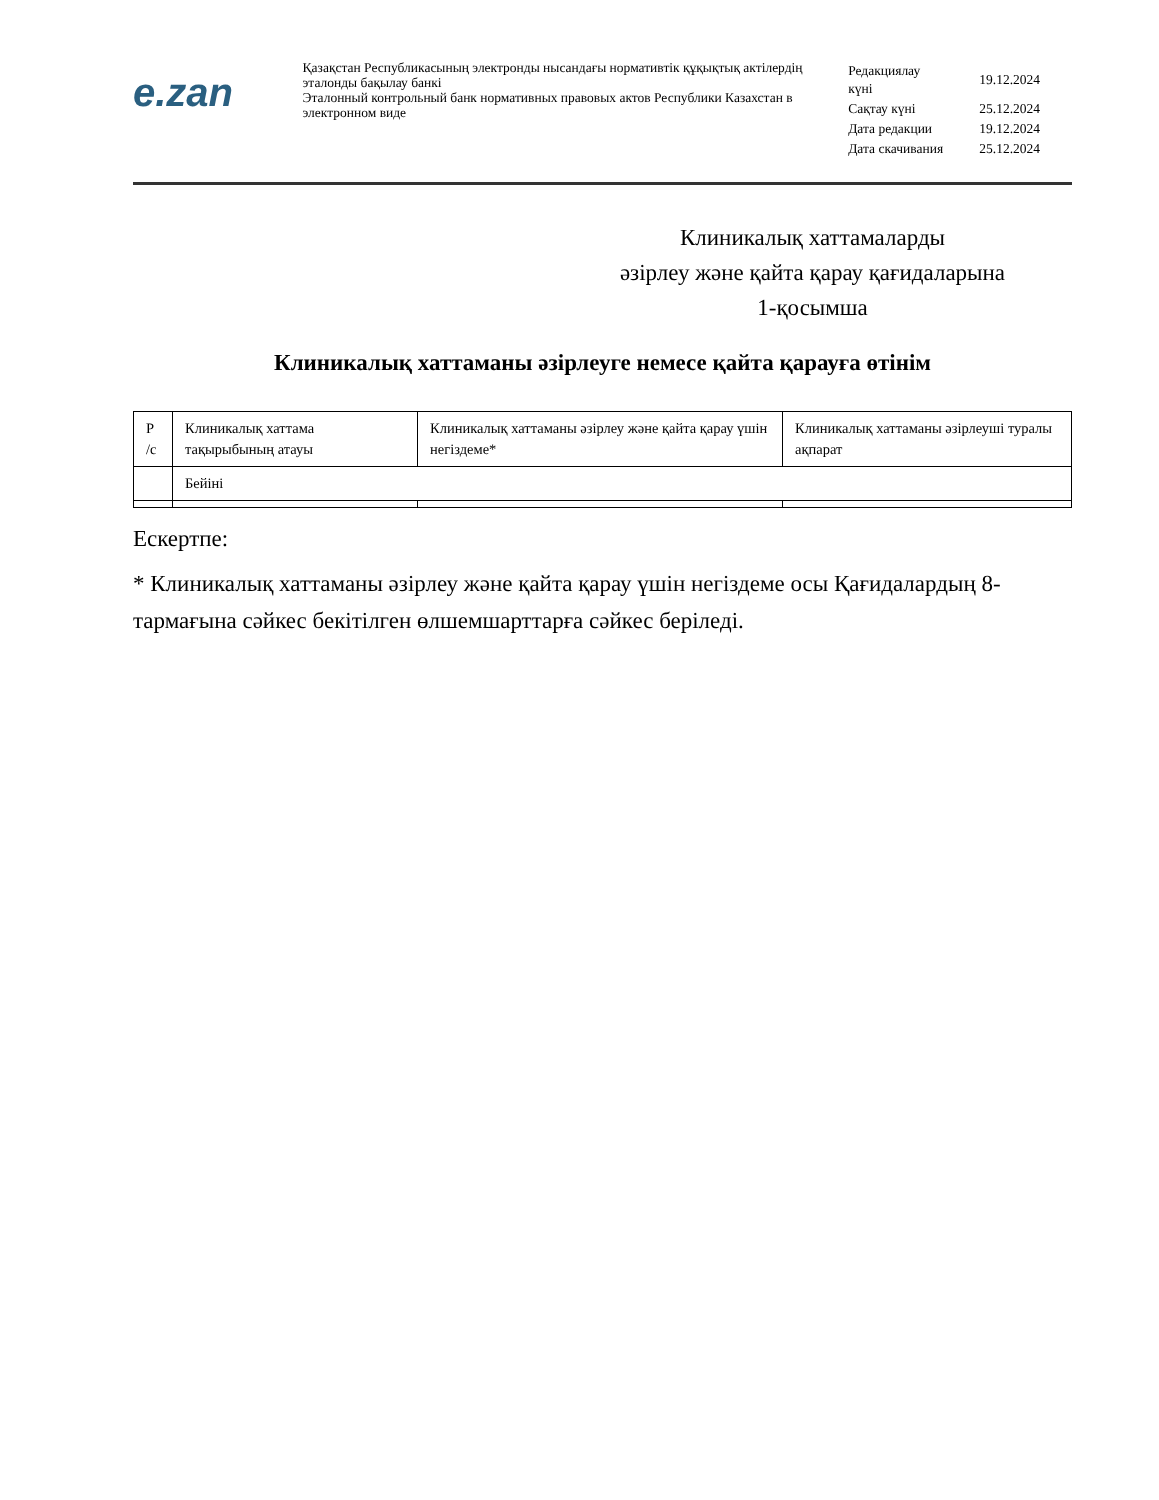e.zan
Қазақстан Республикасының электронды нысандағы нормативтік құқықтық актілердің эталонды бақылау банкі
Эталонный контрольный банк нормативных правовых актов Республики Казахстан в электронном виде
| Редакциялау күні | 19.12.2024 |
| Сақтау күні | 25.12.2024 |
| Дата редакции | 19.12.2024 |
| Дата скачивания | 25.12.2024 |
Клиникалық хаттамаларды
әзірлеу және қайта қарау қағидаларына
1-қосымша
Клиникалық хаттаманы әзірлеуге немесе қайта қарауға өтінім
| Р /с | Клиникалық хаттама тақырыбының атауы | Клиникалық хаттаманы әзірлеу және қайта қарау үшін негіздеме* | Клиникалық хаттаманы әзірлеуші туралы ақпарат |
| | Бейіні | | |
Ескертпе:
* Клиникалық хаттаманы әзірлеу және қайта қарау үшін негіздеме осы Қағидалардың 8-тармағына сәйкес бекітілген өлшемшарттарға сәйкес беріледі.